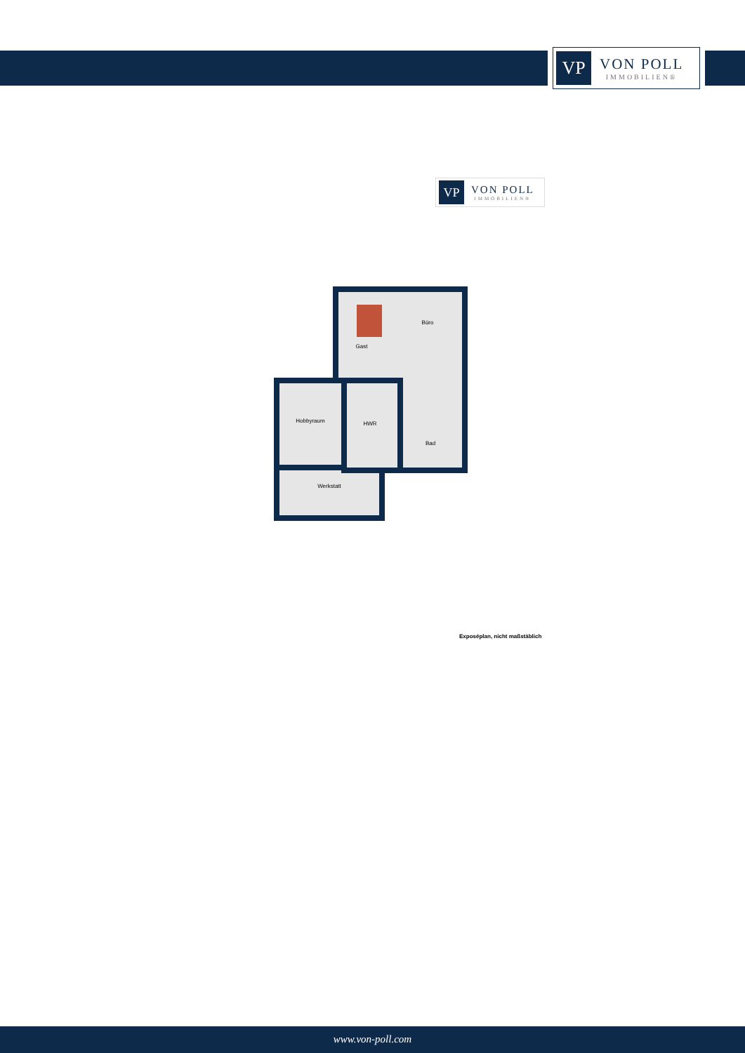VP
VON POLL
IMMOBILIEN®
VP
VON POLL
IMMOBILIEN®
Gast
Büro
Hobbyraum
HWR
Bad
Werkstatt
Exposéplan, nicht maßstäblich
www.von-poll.com